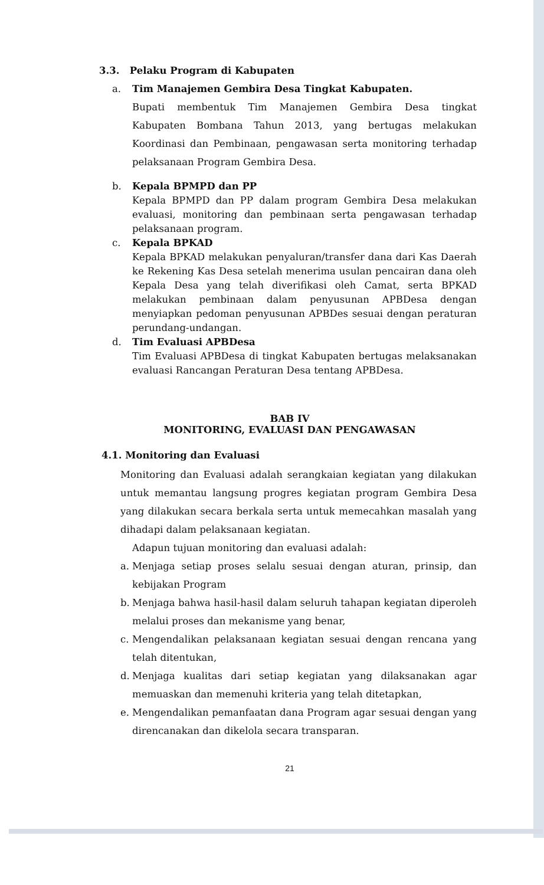3.3. Pelaku Program di Kabupaten
a. Tim Manajemen Gembira Desa Tingkat Kabupaten.
Bupati membentuk Tim Manajemen Gembira Desa tingkat Kabupaten Bombana Tahun 2013, yang bertugas melakukan Koordinasi dan Pembinaan, pengawasan serta monitoring terhadap pelaksanaan Program Gembira Desa.
b. Kepala BPMPD dan PP
Kepala BPMPD dan PP dalam program Gembira Desa melakukan evaluasi, monitoring dan pembinaan serta pengawasan terhadap pelaksanaan program.
c. Kepala BPKAD
Kepala BPKAD melakukan penyaluran/transfer dana dari Kas Daerah ke Rekening Kas Desa setelah menerima usulan pencairan dana oleh Kepala Desa yang telah diverifikasi oleh Camat, serta BPKAD melakukan pembinaan dalam penyusunan APBDesa dengan menyiapkan pedoman penyusunan APBDes sesuai dengan peraturan perundang-undangan.
d. Tim Evaluasi APBDesa
Tim Evaluasi APBDesa di tingkat Kabupaten bertugas melaksanakan evaluasi Rancangan Peraturan Desa tentang APBDesa.
BAB IV
MONITORING, EVALUASI DAN PENGAWASAN
4.1. Monitoring dan Evaluasi
Monitoring dan Evaluasi adalah serangkaian kegiatan yang dilakukan untuk memantau langsung progres kegiatan program Gembira Desa yang dilakukan secara berkala serta untuk memecahkan masalah yang dihadapi dalam pelaksanaan kegiatan.
Adapun tujuan monitoring dan evaluasi adalah:
a. Menjaga setiap proses selalu sesuai dengan aturan, prinsip, dan kebijakan Program
b. Menjaga bahwa hasil-hasil dalam seluruh tahapan kegiatan diperoleh melalui proses dan mekanisme yang benar,
c. Mengendalikan pelaksanaan kegiatan sesuai dengan rencana yang telah ditentukan,
d. Menjaga kualitas dari setiap kegiatan yang dilaksanakan agar memuaskan dan memenuhi kriteria yang telah ditetapkan,
e. Mengendalikan pemanfaatan dana Program agar sesuai dengan yang direncanakan dan dikelola secara transparan.
21